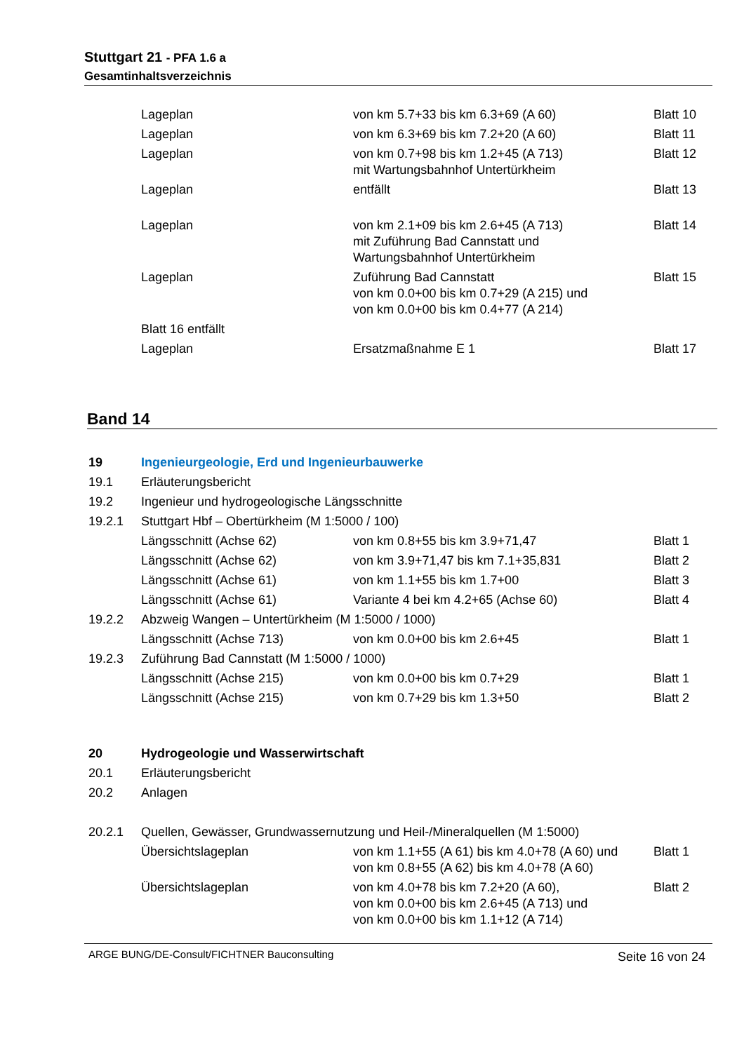Stuttgart 21 - PFA 1.6 a
Gesamtinhaltsverzeichnis
| | Lageplan | von km 5.7+33 bis km 6.3+69 (A 60) | Blatt 10 |
| | Lageplan | von km 6.3+69 bis km 7.2+20 (A 60) | Blatt 11 |
| | Lageplan | von km 0.7+98 bis km 1.2+45 (A 713) mit Wartungsbahnhof Untertürkheim | Blatt 12 |
| | Lageplan | entfällt | Blatt 13 |
| | Lageplan | von km 2.1+09 bis km 2.6+45 (A 713) mit Zuführung Bad Cannstatt und Wartungsbahnhof Untertürkheim | Blatt 14 |
| | Lageplan | Zuführung Bad Cannstatt von km 0.0+00 bis km 0.7+29 (A 215) und von km 0.0+00 bis km 0.4+77 (A 214) | Blatt 15 |
| | Blatt 16 entfällt | | |
| | Lageplan | Ersatzmaßnahme E 1 | Blatt 17 |
Band 14
| 19 | Ingenieurgeologie, Erd und Ingenieurbauwerke | | |
| 19.1 | Erläuterungsbericht | | |
| 19.2 | Ingenieur und hydrogeologische Längsschnitte | | |
| 19.2.1 | Stuttgart Hbf – Obertürkheim (M 1:5000 / 100) | | |
| | Längsschnitt (Achse 62) | von km 0.8+55 bis km 3.9+71,47 | Blatt 1 |
| | Längsschnitt (Achse 62) | von km 3.9+71,47 bis km 7.1+35,831 | Blatt 2 |
| | Längsschnitt (Achse 61) | von km 1.1+55 bis km 1.7+00 | Blatt 3 |
| | Längsschnitt (Achse 61) | Variante 4 bei km 4.2+65 (Achse 60) | Blatt 4 |
| 19.2.2 | Abzweig Wangen – Untertürkheim (M 1:5000 / 1000) | | |
| | Längsschnitt (Achse 713) | von km 0.0+00 bis km 2.6+45 | Blatt 1 |
| 19.2.3 | Zuführung Bad Cannstatt (M 1:5000 / 1000) | | |
| | Längsschnitt (Achse 215) | von km 0.0+00 bis km 0.7+29 | Blatt 1 |
| | Längsschnitt (Achse 215) | von km 0.7+29 bis km 1.3+50 | Blatt 2 |
| 20 | Hydrogeologie und Wasserwirtschaft | | |
| 20.1 | Erläuterungsbericht | | |
| 20.2 | Anlagen | | |
| 20.2.1 | Quellen, Gewässer, Grundwassernutzung und Heil-/Mineralquellen (M 1:5000) | | |
| | Übersichtslageplan | von km 1.1+55 (A 61) bis km 4.0+78 (A 60) und von km 0.8+55 (A 62) bis km 4.0+78 (A 60) | Blatt 1 |
| | Übersichtslageplan | von km 4.0+78 bis km 7.2+20 (A 60), von km 0.0+00 bis km 2.6+45 (A 713) und von km 0.0+00 bis km 1.1+12 (A 714) | Blatt 2 |
ARGE BUNG/DE-Consult/FICHTNER Bauconsulting Seite 16 von 24